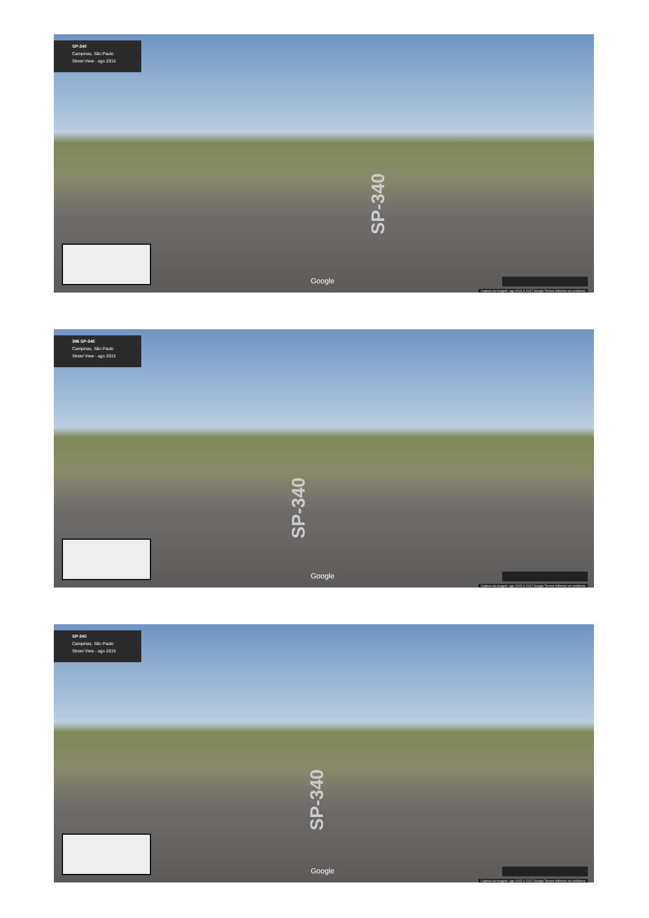SP-340
Campinas, São Paulo
Street View - ago 2015
SP-340
Google
Captura da imagem: ago 2015 © 2017 Google Termos Informar um problema
396 SP-340
Campinas, São Paulo
Street View - ago 2015
SP-340
Google
Captura da imagem: ago 2015 © 2017 Google Termos Informar um problema
SP-340
Campinas, São Paulo
Street View - ago 2015
SP-340
Google
Captura da imagem: ago 2015 © 2017 Google Termos Informar um problema